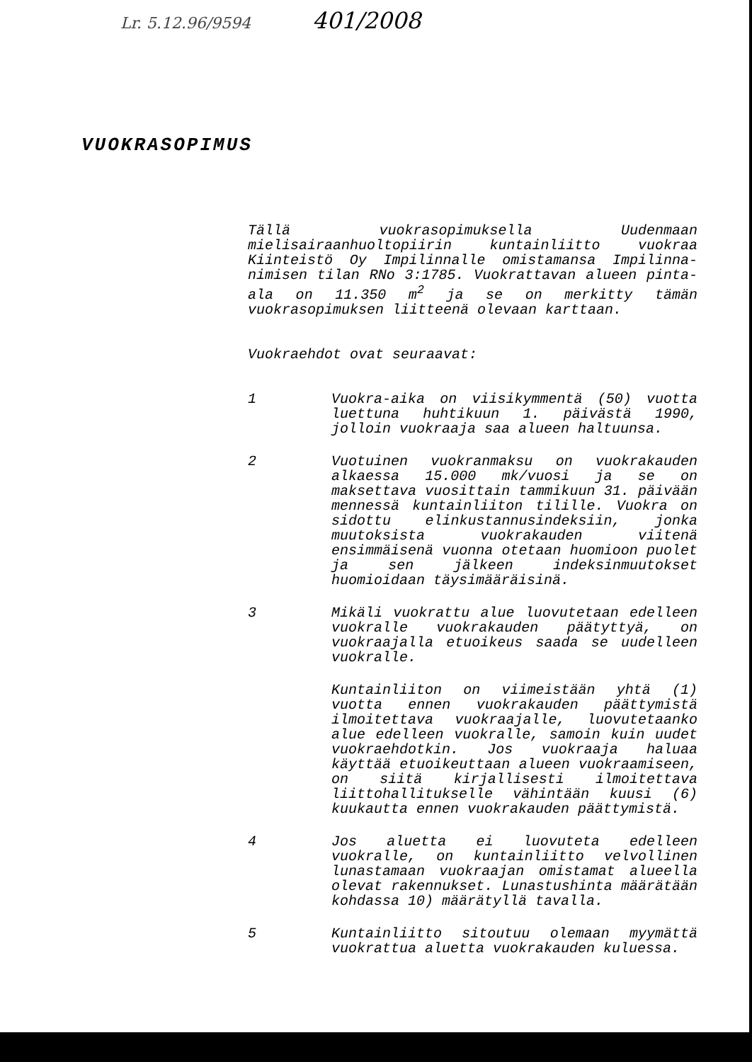Lr. 5.12.96/9594 401/2008
VUOKRASOPIMUS
Tällä vuokrasopimuksella Uudenmaan mielisairaanhuoltopiirin kuntainliitto vuokraa Kiinteistö Oy Impilinnalle omistamansa Impilinna-nimisen tilan RNo 3:1785. Vuokrattavan alueen pinta-ala on 11.350 m<sup>2</sup> ja se on merkitty tämän vuokrasopimuksen liitteenä olevaan karttaan.
Vuokraehdot ovat seuraavat:
1 Vuokra-aika on viisikymmentä (50) vuotta luettuna huhtikuun 1. päivästä 1990, jolloin vuokraaja saa alueen haltuunsa.
2 Vuotuinen vuokranmaksu on vuokrakauden alkaessa 15.000 mk/vuosi ja se on maksettava vuosittain tammikuun 31. päivään mennessä kuntainliiton tilille. Vuokra on sidottu elinkustannusindeksiin, jonka muutoksista vuokrakauden viitenä ensimmäisenä vuonna otetaan huomioon puolet ja sen jälkeen indeksinmuutokset huomioidaan täysimääräisinä.
3 Mikäli vuokrattu alue luovutetaan edelleen vuokralle vuokrakauden päätyttyä, on vuokraajalla etuoikeus saada se uudelleen vuokralle.
Kuntainliiton on viimeistään yhtä (1) vuotta ennen vuokrakauden päättymistä ilmoitettava vuokraajalle, luovutetaanko alue edelleen vuokralle, samoin kuin uudet vuokraehdotkin. Jos vuokraaja haluaa käyttää etuoikeuttaan alueen vuokraamiseen, on siitä kirjallisesti ilmoitettava liittohallitukselle vähintään kuusi (6) kuukautta ennen vuokrakauden päättymistä.
4 Jos aluetta ei luovuteta edelleen vuokralle, on kuntainliitto velvollinen lunastamaan vuokraajan omistamat alueella olevat rakennukset. Lunastushinta määrätään kohdassa 10) määrätyllä tavalla.
5 Kuntainliitto sitoutuu olemaan myymättä vuokrattua aluetta vuokrakauden kuluessa.